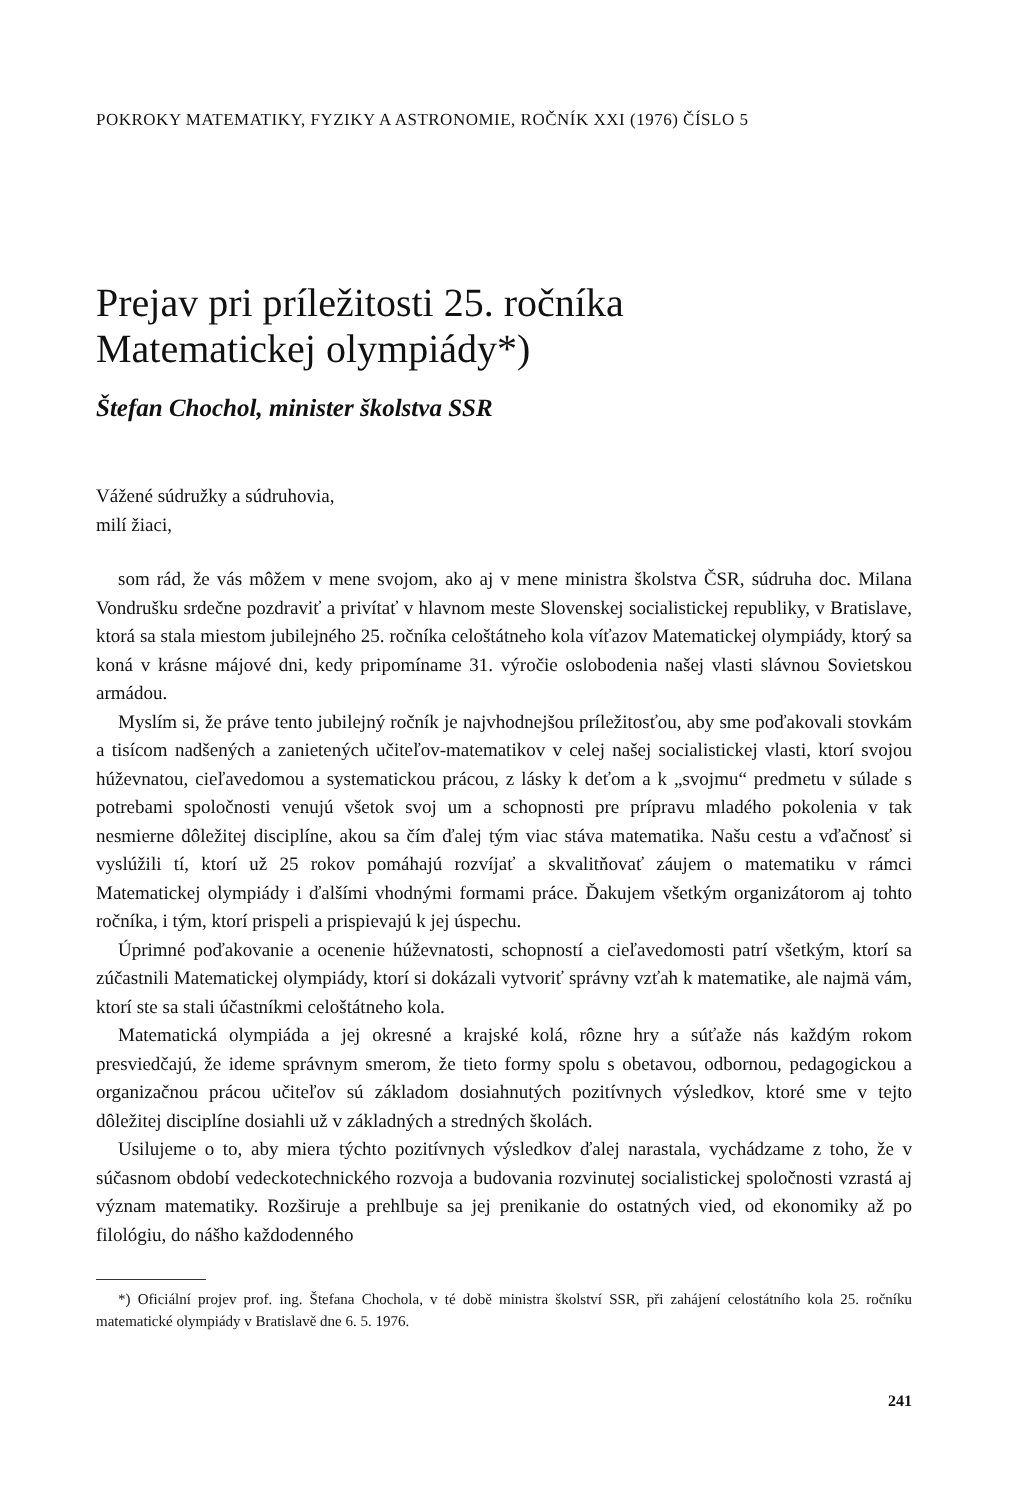POKROKY MATEMATIKY, FYZIKY A ASTRONOMIE, ROČNÍK XXI (1976) ČÍSLO 5
Prejav pri príležitosti 25. ročníka
Matematickej olympiády*)
Štefan Chochol, minister školstva SSR
Vážené súdružky a súdruhovia,
milí žiaci,
som rád, že vás môžem v mene svojom, ako aj v mene ministra školstva ČSR, súdruha doc. Milana Vondrušku srdečne pozdraviť a privítať v hlavnom meste Slovenskej socialistickej republiky, v Bratislave, ktorá sa stala miestom jubilejného 25. ročníka celoštátneho kola víťazov Matematickej olympiády, ktorý sa koná v krásne májové dni, kedy pripomíname 31. výročie oslobodenia našej vlasti slávnou Sovietskou armádou.
Myslím si, že práve tento jubilejný ročník je najvhodnejšou príležitosťou, aby sme poďakovali stovkám a tisícom nadšených a zanietených učiteľov-matematikov v celej našej socialistickej vlasti, ktorí svojou húževnatou, cieľavedomou a systematickou prácou, z lásky k deťom a k „svojmu“ predmetu v súlade s potrebami spoločnosti venujú všetok svoj um a schopnosti pre prípravu mladého pokolenia v tak nesmierne dôležitej disciplíne, akou sa čím ďalej tým viac stáva matematika. Našu cestu a vďačnosť si vyslúžili tí, ktorí už 25 rokov pomáhajú rozvíjať a skvalitňovať záujem o matematiku v rámci Matematickej olympiády i ďalšími vhodnými formami práce. Ďakujem všetkým organizátorom aj tohto ročníka, i tým, ktorí prispeli a prispievajú k jej úspechu.
Úprimné poďakovanie a ocenenie húževnatosti, schopností a cieľavedomosti patrí všetkým, ktorí sa zúčastnili Matematickej olympiády, ktorí si dokázali vytvoriť správny vzťah k matematike, ale najmä vám, ktorí ste sa stali účastníkmi celoštátneho kola.
Matematická olympiáda a jej okresné a krajské kolá, rôzne hry a súťaže nás každým rokom presviedčajú, že ideme správnym smerom, že tieto formy spolu s obetavou, odbornou, pedagogickou a organizačnou prácou učiteľov sú základom dosiahnutých pozitívnych výsledkov, ktoré sme v tejto dôležitej disciplíne dosiahli už v základných a stredných školách.
Usilujeme o to, aby miera týchto pozitívnych výsledkov ďalej narastala, vychádzame z toho, že v súčasnom období vedeckotechnického rozvoja a budovania rozvinutej socialistickej spoločnosti vzrastá aj význam matematiky. Rozširuje a prehlbuje sa jej prenikanie do ostatných vied, od ekonomiky až po filológiu, do nášho každodenného
*) Oficiální projev prof. ing. Štefana Chochola, v té době ministra školství SSR, při zahájení celostátního kola 25. ročníku matematické olympiády v Bratislavě dne 6. 5. 1976.
241